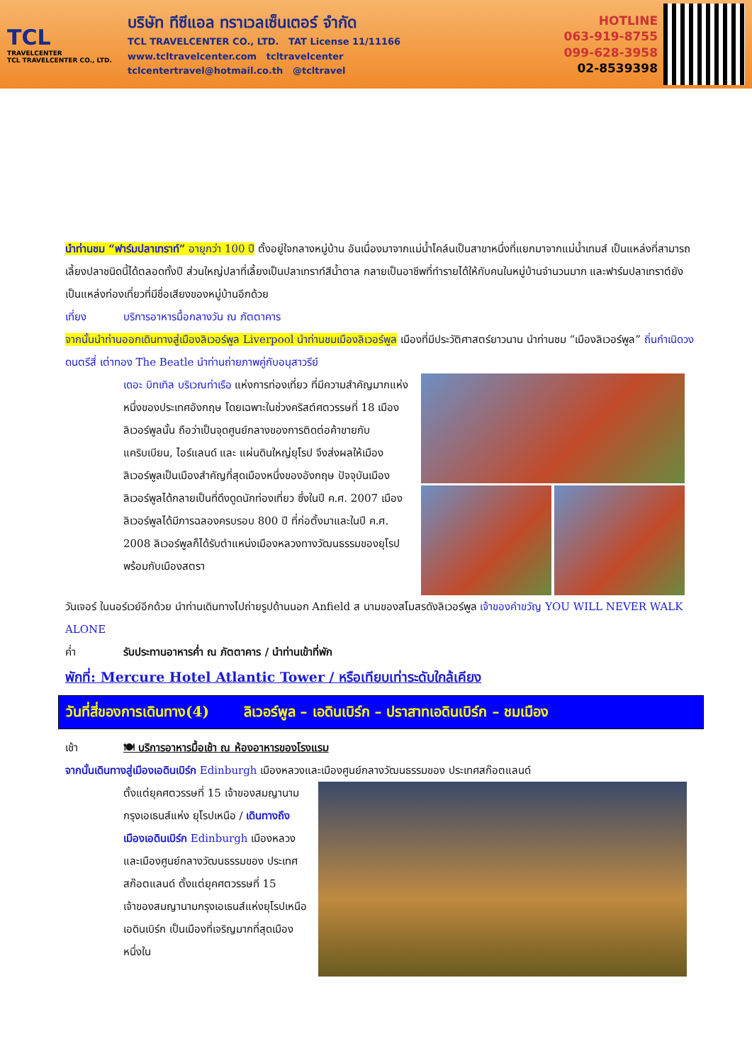TCL
TRAVELCENTER
TCL TRAVELCENTER CO., LTD.
บริษัท ทีซีแอล ทราเวลเซ็นเตอร์ จำกัด
TCL TRAVELCENTER CO., LTD. TAT License 11/11166
www.tcltravelcenter.com tcltravelcenter
tclcentertravel@hotmail.co.th @tcltravel
HOTLINE
063-919-8755
099-628-3958
02-8539398
นำท่านชม “ฟาร์มปลาเทราท์” อายุกว่า 100 ปี ตั้งอยู่ใจกลางหมู่บ้าน อันเนื่องมาจากแม่น้ำโคล์นเป็นสาขาหนึ่งที่แยกมาจากแม่น้ำเทมส์ เป็นแหล่งที่สามารถเลี้ยงปลาชนิดนี้ได้ตลอดทั้งปี ส่วนใหญ่ปลาที่เลี้ยงเป็นปลาเทราท์สีน้ำตาล กลายเป็นอาชีพที่ทำรายได้ให้กับคนในหมู่บ้านจำนวนมาก และฟาร์มปลาเทราต์ยังเป็นแหล่งท่องเที่ยวที่มีชื่อเสียงของหมู่บ้านอีกด้วย
เที่ยง บริการอาหารมื้อกลางวัน ณ ภัตตาคาร
จากนั้นนำท่านออกเดินทางสู่เมืองลิเวอร์พูล Liverpool นำท่านชมเมืองลิเวอร์พูล เมืองที่มีประวัติศาสตร์ยาวนาน นำท่านชม “เมืองลิเวอร์พูล” ถิ่นกำเนิดวงดนตรีสี่ เต่าทอง The Beatle นำท่านถ่ายภาพคู่กับอนุสาวรีย์
เดอะ บิทเทิล บริเวณท่าเรือ แห่งการท่องเที่ยว ที่มีความสำคัญมากแห่งหนึ่งของประเทศอังกฤษ โดยเฉพาะในช่วงคริสต์ศตวรรษที่ 18 เมืองลิเวอร์พูลนั้น ถือว่าเป็นจุดศูนย์กลางของการติดต่อค้าขายกับแคริบเบียน, ไอร์แลนด์ และ แผ่นดินใหญ่ยุโรป จึงส่งผลให้เมืองลิเวอร์พูลเป็นเมืองสำคัญที่สุดเมืองหนึ่งของอังกฤษ ปัจจุบันเมืองลิเวอร์พูลได้กลายเป็นที่ดึงดูดนักท่องเที่ยว ซึ่งในปี ค.ศ. 2007 เมืองลิเวอร์พูลได้มีการฉลองครบรอบ 800 ปี ที่ก่อตั้งมาและในปี ค.ศ. 2008 ลิเวอร์พูลก็ได้รับตำแหน่งเมืองหลวงทางวัฒนธรรมของยุโรปพร้อมกับเมืองสตรา
วันเจอร์ ในนอร์เวย์อีกด้วย นำท่านเดินทางไปถ่ายรูปด้านนอก Anfield ส นามของสโมสรดังลิเวอร์พูล เจ้าของคำขวัญ YOU WILL NEVER WALK ALONE
ค่ำ รับประทานอาหารค่ำ ณ ภัตตาคาร / นำท่านเข้าที่พัก
พักที่: Mercure Hotel Atlantic Tower / หรือเทียบเท่าระดับใกล้เคียง
วันที่สี่ของการเดินทาง(4) ลิเวอร์พูล – เอดินเบิร์ก – ปราสาทเอดินเบิร์ก – ชมเมือง
เช้า 🍽 บริการอาหารมื้อเช้า ณ ห้องอาหารของโรงแรม
จากนั้นเดินทางสู่เมืองเอดินเบิร์ก Edinburgh เมืองหลวงและเมืองศูนย์กลางวัฒนธรรมของ ประเทศสก๊อตแลนด์
ตั้งแต่ยุคศตวรรษที่ 15 เจ้าของสมญานามกรุงเอเธนส์แห่ง ยุโรปเหนือ / เดินทางถึงเมืองเอดินเบิร์ก Edinburgh เมืองหลวงและเมืองศูนย์กลางวัฒนธรรมของ ประเทศสก๊อตแลนด์ ตั้งแต่ยุคศตวรรษที่ 15 เจ้าของสมญานามกรุงเอเธนส์แห่งยุโรปเหนือ เอดินเบิร์ก เป็นเมืองที่เจริญมากที่สุดเมืองหนึ่งใน